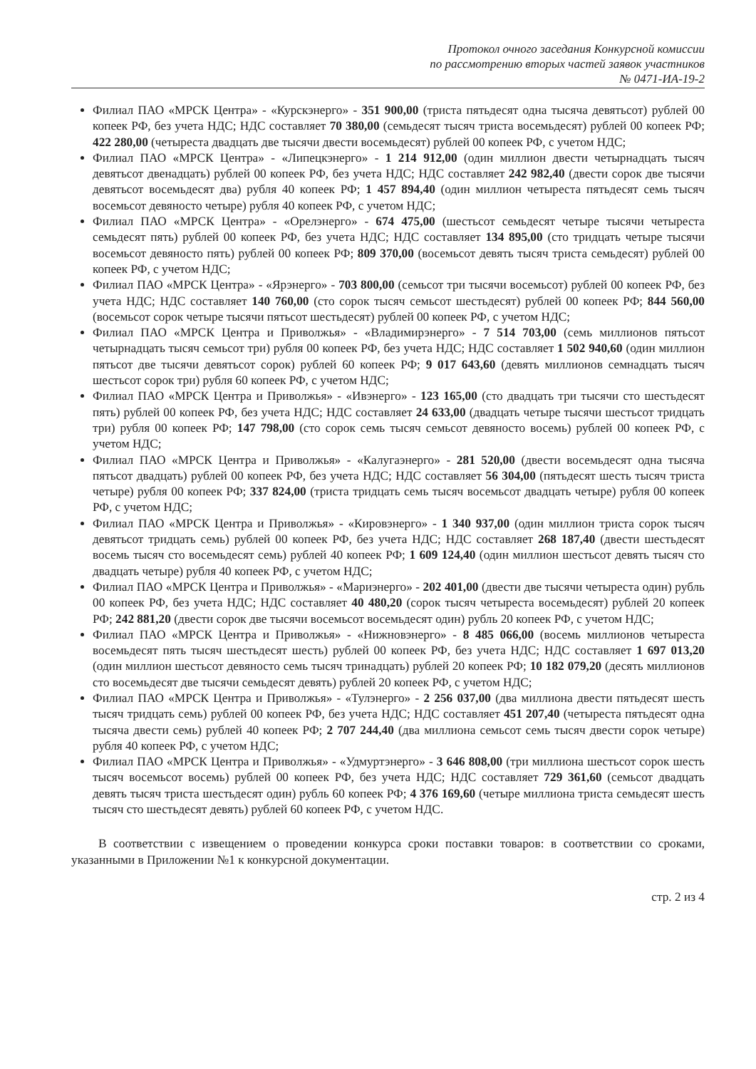Протокол очного заседания Конкурсной комиссии
по рассмотрению вторых частей заявок участников
№ 0471-ИА-19-2
Филиал ПАО «МРСК Центра» - «Курскэнерго» - 351 900,00 (триста пятьдесят одна тысяча девятьсот) рублей 00 копеек РФ, без учета НДС; НДС составляет 70 380,00 (семьдесят тысяч триста восемьдесят) рублей 00 копеек РФ; 422 280,00 (четыреста двадцать две тысячи двести восемьдесят) рублей 00 копеек РФ, с учетом НДС;
Филиал ПАО «МРСК Центра» - «Липецкэнерго» - 1 214 912,00 (один миллион двести четырнадцать тысяч девятьсот двенадцать) рублей 00 копеек РФ, без учета НДС; НДС составляет 242 982,40 (двести сорок две тысячи девятьсот восемьдесят два) рубля 40 копеек РФ; 1 457 894,40 (один миллион четыреста пятьдесят семь тысяч восемьсот девяносто четыре) рубля 40 копеек РФ, с учетом НДС;
Филиал ПАО «МРСК Центра» - «Орелэнерго» - 674 475,00 (шестьсот семьдесят четыре тысячи четыреста семьдесят пять) рублей 00 копеек РФ, без учета НДС; НДС составляет 134 895,00 (сто тридцать четыре тысячи восемьсот девяносто пять) рублей 00 копеек РФ; 809 370,00 (восемьсот девять тысяч триста семьдесят) рублей 00 копеек РФ, с учетом НДС;
Филиал ПАО «МРСК Центра» - «Ярэнерго» - 703 800,00 (семьсот три тысячи восемьсот) рублей 00 копеек РФ, без учета НДС; НДС составляет 140 760,00 (сто сорок тысяч семьсот шестьдесят) рублей 00 копеек РФ; 844 560,00 (восемьсот сорок четыре тысячи пятьсот шестьдесят) рублей 00 копеек РФ, с учетом НДС;
Филиал ПАО «МРСК Центра и Приволжья» - «Владимирэнерго» - 7 514 703,00 (семь миллионов пятьсот четырнадцать тысяч семьсот три) рубля 00 копеек РФ, без учета НДС; НДС составляет 1 502 940,60 (один миллион пятьсот две тысячи девятьсот сорок) рублей 60 копеек РФ; 9 017 643,60 (девять миллионов семнадцать тысяч шестьсот сорок три) рубля 60 копеек РФ, с учетом НДС;
Филиал ПАО «МРСК Центра и Приволжья» - «Ивэнерго» - 123 165,00 (сто двадцать три тысячи сто шестьдесят пять) рублей 00 копеек РФ, без учета НДС; НДС составляет 24 633,00 (двадцать четыре тысячи шестьсот тридцать три) рубля 00 копеек РФ; 147 798,00 (сто сорок семь тысяч семьсот девяносто восемь) рублей 00 копеек РФ, с учетом НДС;
Филиал ПАО «МРСК Центра и Приволжья» - «Калугаэнерго» - 281 520,00 (двести восемьдесят одна тысяча пятьсот двадцать) рублей 00 копеек РФ, без учета НДС; НДС составляет 56 304,00 (пятьдесят шесть тысяч триста четыре) рубля 00 копеек РФ; 337 824,00 (триста тридцать семь тысяч восемьсот двадцать четыре) рубля 00 копеек РФ, с учетом НДС;
Филиал ПАО «МРСК Центра и Приволжья» - «Кировэнерго» - 1 340 937,00 (один миллион триста сорок тысяч девятьсот тридцать семь) рублей 00 копеек РФ, без учета НДС; НДС составляет 268 187,40 (двести шестьдесят восемь тысяч сто восемьдесят семь) рублей 40 копеек РФ; 1 609 124,40 (один миллион шестьсот девять тысяч сто двадцать четыре) рубля 40 копеек РФ, с учетом НДС;
Филиал ПАО «МРСК Центра и Приволжья» - «Мариэнерго» - 202 401,00 (двести две тысячи четыреста один) рубль 00 копеек РФ, без учета НДС; НДС составляет 40 480,20 (сорок тысяч четыреста восемьдесят) рублей 20 копеек РФ; 242 881,20 (двести сорок две тысячи восемьсот восемьдесят один) рубль 20 копеек РФ, с учетом НДС;
Филиал ПАО «МРСК Центра и Приволжья» - «Нижновэнерго» - 8 485 066,00 (восемь миллионов четыреста восемьдесят пять тысяч шестьдесят шесть) рублей 00 копеек РФ, без учета НДС; НДС составляет 1 697 013,20 (один миллион шестьсот девяносто семь тысяч тринадцать) рублей 20 копеек РФ; 10 182 079,20 (десять миллионов сто восемьдесят две тысячи семьдесят девять) рублей 20 копеек РФ, с учетом НДС;
Филиал ПАО «МРСК Центра и Приволжья» - «Тулэнерго» - 2 256 037,00 (два миллиона двести пятьдесят шесть тысяч тридцать семь) рублей 00 копеек РФ, без учета НДС; НДС составляет 451 207,40 (четыреста пятьдесят одна тысяча двести семь) рублей 40 копеек РФ; 2 707 244,40 (два миллиона семьсот семь тысяч двести сорок четыре) рубля 40 копеек РФ, с учетом НДС;
Филиал ПАО «МРСК Центра и Приволжья» - «Удмуртэнерго» - 3 646 808,00 (три миллиона шестьсот сорок шесть тысяч восемьсот восемь) рублей 00 копеек РФ, без учета НДС; НДС составляет 729 361,60 (семьсот двадцать девять тысяч триста шестьдесят один) рубль 60 копеек РФ; 4 376 169,60 (четыре миллиона триста семьдесят шесть тысяч сто шестьдесят девять) рублей 60 копеек РФ, с учетом НДС.
В соответствии с извещением о проведении конкурса сроки поставки товаров: в соответствии со сроками, указанными в Приложении №1 к конкурсной документации.
стр. 2 из 4